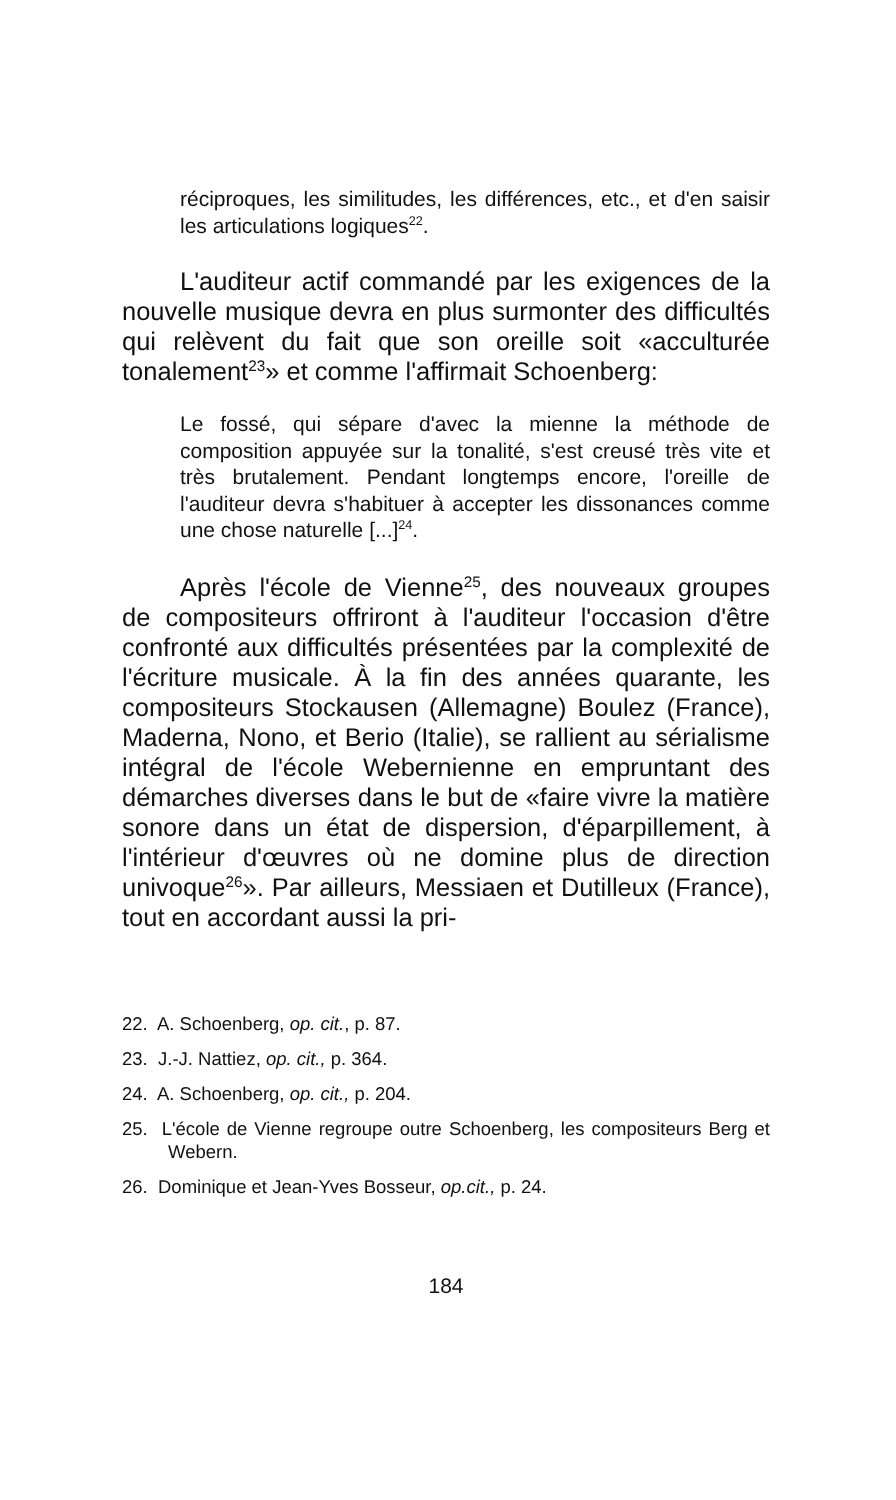réciproques, les similitudes, les différences, etc., et d'en saisir les articulations logiques<sup>22</sup>.
L'auditeur actif commandé par les exigences de la nouvelle musique devra en plus surmonter des difficultés qui relèvent du fait que son oreille soit «acculturée tonalement<sup>23</sup>» et comme l'affirmait Schoenberg:
Le fossé, qui sépare d'avec la mienne la méthode de composition appuyée sur la tonalité, s'est creusé très vite et très brutalement. Pendant longtemps encore, l'oreille de l'auditeur devra s'habituer à accepter les dissonances comme une chose naturelle [...]<sup>24</sup>.
Après l'école de Vienne<sup>25</sup>, des nouveaux groupes de compositeurs offriront à l'auditeur l'occasion d'être confronté aux difficultés présentées par la complexité de l'écriture musicale. À la fin des années quarante, les compositeurs Stockausen (Allemagne) Boulez (France), Maderna, Nono, et Berio (Italie), se rallient au sérialisme intégral de l'école Webernienne en empruntant des démarches diverses dans le but de «faire vivre la matière sonore dans un état de dispersion, d'éparpillement, à l'intérieur d'œuvres où ne domine plus de direction univoque<sup>26</sup>». Par ailleurs, Messiaen et Dutilleux (France), tout en accordant aussi la pri-
22. A. Schoenberg, op. cit., p. 87.
23. J.-J. Nattiez, op. cit., p. 364.
24. A. Schoenberg, op. cit., p. 204.
25. L'école de Vienne regroupe outre Schoenberg, les compositeurs Berg et Webern.
26. Dominique et Jean-Yves Bosseur, op.cit., p. 24.
184